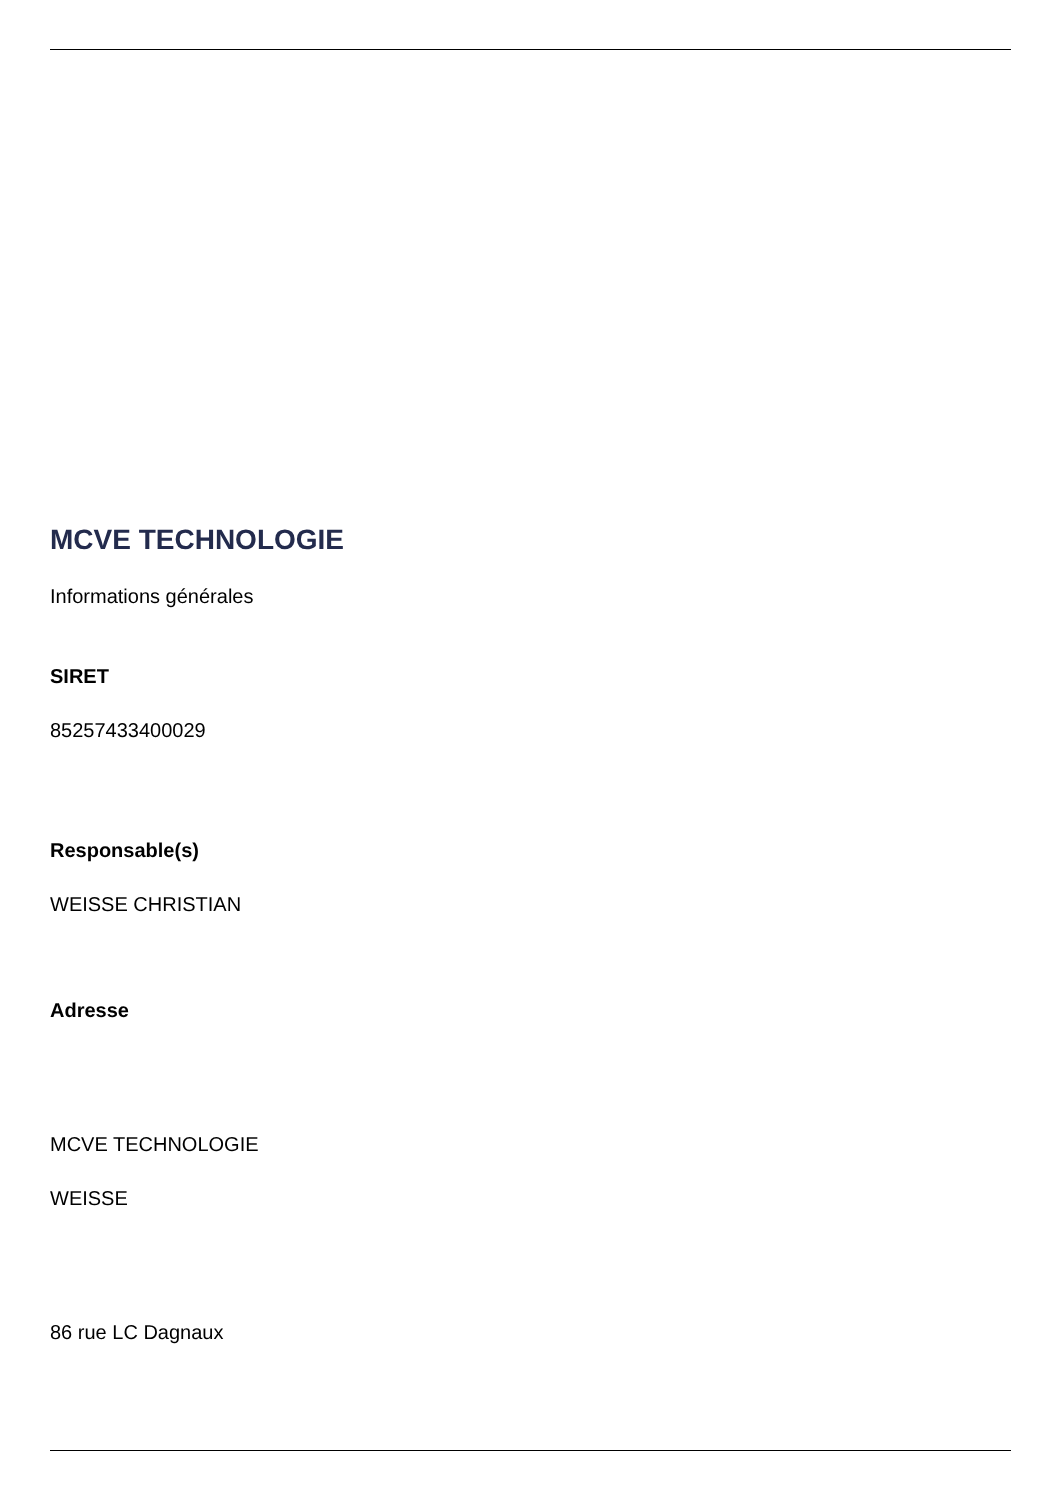MCVE TECHNOLOGIE
Informations générales
SIRET
85257433400029
Responsable(s)
WEISSE CHRISTIAN
Adresse
MCVE TECHNOLOGIE
WEISSE
86 rue LC Dagnaux